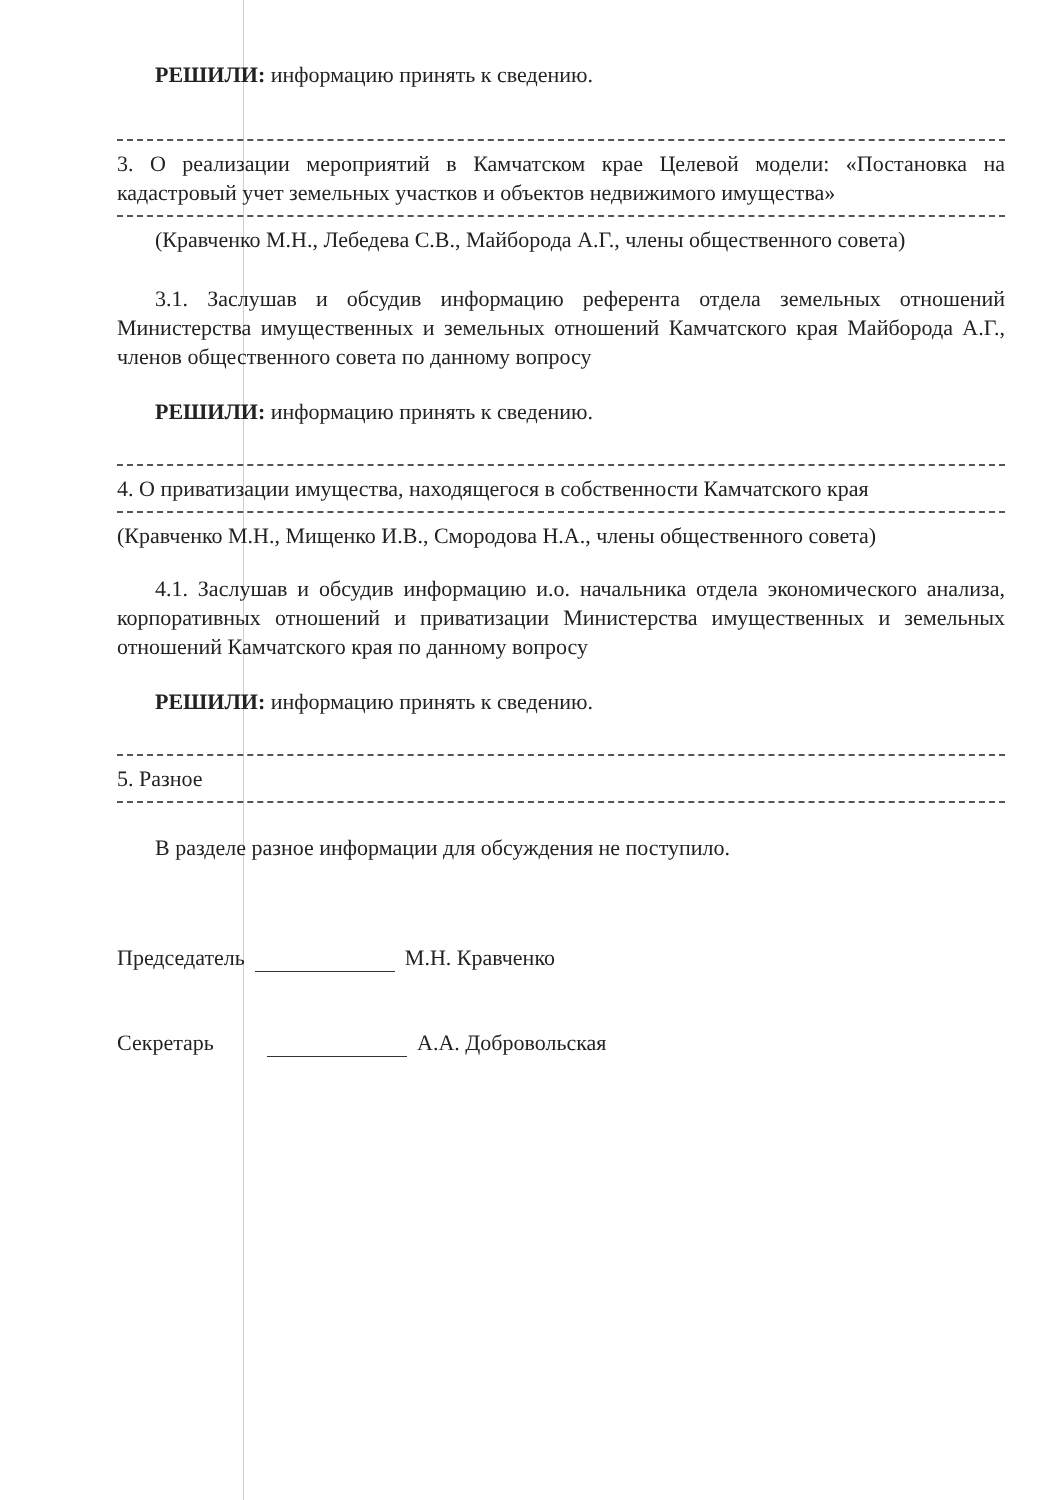РЕШИЛИ: информацию принять к сведению.
3. О реализации мероприятий в Камчатском крае Целевой модели: «Постановка на кадастровый учет земельных участков и объектов недвижимого имущества»
(Кравченко М.Н., Лебедева С.В., Майборода А.Г., члены общественного совета)
3.1. Заслушав и обсудив информацию референта отдела земельных отношений Министерства имущественных и земельных отношений Камчатского края Майборода А.Г., членов общественного совета по данному вопросу
РЕШИЛИ: информацию принять к сведению.
4. О приватизации имущества, находящегося в собственности Камчатского края
(Кравченко М.Н., Мищенко И.В., Смородова Н.А., члены общественного совета)
4.1. Заслушав и обсудив информацию и.о. начальника отдела экономического анализа, корпоративных отношений и приватизации Министерства имущественных и земельных отношений Камчатского края по данному вопросу
РЕШИЛИ: информацию принять к сведению.
5. Разное
В разделе разное информации для обсуждения не поступило.
Председатель М.Н. Кравченко
Секретарь А.А. Добровольская